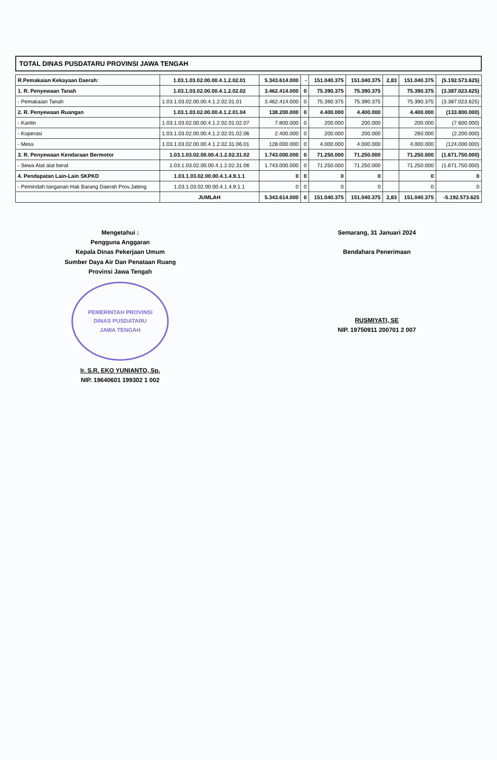TOTAL DINAS PUSDATARU PROVINSI JAWA TENGAH
| R.Pemakaian Kekayaan Daerah: | 1.03.1.03.02.00.00.4.1.2.02.01 | 5.343.614.000 | - | 151.040.375 | 151.040.375 | 2,83 | 151.040.375 | (5.192.573.625) |
| 1. R. Penyewaan Tanah | 1.03.1.03.02.00.00.4.1.2.02.02 | 3.462.414.000 | 0 | 75.390.375 | 75.390.375 | | 75.390.375 | (3.387.023.625) |
| - Pemakaian Tanah | 1.03.1.03.02.00.00.4.1.2.02.01.01 | 3.462.414.000 | 0 | 75.390.375 | 75.390.375 | | 75.390.375 | (3.387.023.625) |
| 2. R. Penyewaan Ruangan | 1.03.1.03.02.00.00.4.1.2.01.04 | 138.200.000 | 0 | 4.400.000 | 4.400.000 | | 4.400.000 | (133.800.000) |
| - Kantin | 1.03.1.03.02.00.00.4.1.2.02.01.02.07 | 7.800.000 | 0 | 200.000 | 200.000 | | 200.000 | (7.600.000) |
| - Koperasi | 1.03.1.03.02.00.00.4.1.2.02.01.02.06 | 2.400.000 | 0 | 200.000 | 200.000 | | 260.000 | (2.200.000) |
| - Mess | 1.03.1.03.02.00.00.4.1.2.02.31.06.01 | 128.000.000 | 0 | 4.000.000 | 4.000.000 | | 4.000.000 | (124.000.000) |
| 3. R. Penyewaan Kendaraan Bermotor | 1.03.1.03.02.00.00.4.1.2.02.31.02 | 1.743.000.000 | 0 | 71.250.000 | 71.250.000 | | 71.250.000 | (1.671.750.000) |
| - Sewa Alat alat berat | 1.03.1.03.02.00.00.4.1.2.02.31.06 | 1.743.000.000 | 0 | 71.250.000 | 71.250.000 | | 71.250.000 | (1.671.750.000) |
| 4. Pendapatan Lain-Lain SKPKD | 1.03.1.03.02.00.00.4.1.4.9.1.1 | 0 | 0 | 0 | 0 | | 0 | 0 |
| - Pemindah tanganan Hak Barang Daerah Prov.Jateng | 1.03.1.03.02.00.00.4.1.4.9.1.1 | 0 | 0 | 0 | 0 | | 0 | 0 |
| | JUMLAH | 5.343.614.000 | 0 | 151.040.375 | 151.040.375 | 2,83 | 151.040.375 | -5.192.573.625 |
Mengetahui :
Pengguna Anggaran
Kepala Dinas Pekerjaan Umum
Sumber Daya Air Dan Penataan Ruang
Provinsi Jawa Tengah
PEMERINTAH PROVINSI
DINAS PUSDATARU
JAWA TENGAH
Ir. S.R. EKO YUNIANTO, Sp.
NIP. 19640601 199302 1 002
Semarang, 31 Januari 2024
Bendahara Penerimaan
RUSMIYATI, SE
NIP. 19750911 200701 2 007